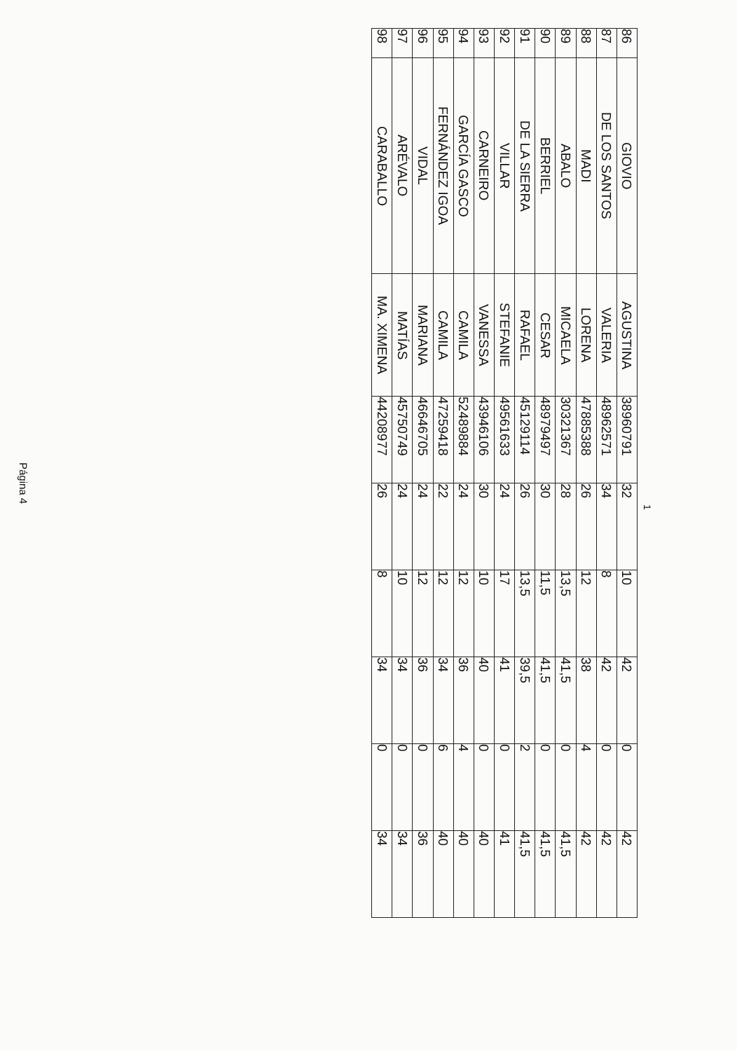Página 4
1
| 86 | GIOVIO | AGUSTINA | 38960791 | 32 | 10 | 42 | 0 | 42 |
| 87 | DE LOS SANTOS | VALERIA | 48962571 | 34 | 8 | 42 | 0 | 42 |
| 88 | MADI | LORENA | 47885388 | 26 | 12 | 38 | 4 | 42 |
| 89 | ABALO | MICAELA | 30321367 | 28 | 13,5 | 41,5 | 0 | 41,5 |
| 90 | BERRIEL | CESAR | 48979497 | 30 | 11,5 | 41,5 | 0 | 41,5 |
| 91 | DE LA SIERRA | RAFAEL | 45129114 | 26 | 13,5 | 39,5 | 2 | 41,5 |
| 92 | VILLAR | STEFANIE | 49561633 | 24 | 17 | 41 | 0 | 41 |
| 93 | CARNEIRO | VANESSA | 43946106 | 30 | 10 | 40 | 0 | 40 |
| 94 | GARCÍA GASCO | CAMILA | 52489884 | 24 | 12 | 36 | 4 | 40 |
| 95 | FERNÁNDEZ IGOA | CAMILA | 47259418 | 22 | 12 | 34 | 6 | 40 |
| 96 | VIDAL | MARIANA | 46646705 | 24 | 12 | 36 | 0 | 36 |
| 97 | ARÉVALO | MATÍAS | 45750749 | 24 | 10 | 34 | 0 | 34 |
| 98 | CARABALLO | MA. XIMENA | 44208977 | 26 | 8 | 34 | 0 | 34 |